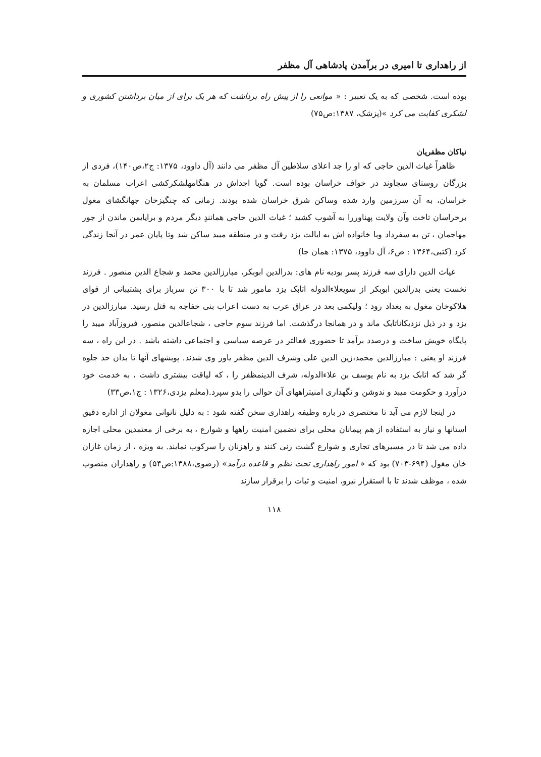از راهداری تا امیری در برآمدن پادشاهی آل مظفر
بوده است. شخصی که به یک تعبیر : « موانعی را از پیش راه برداشت که هر یک برای از میان برداشتن کشوری و لشکری کفایت می کرد »(پزشک، ۱۳۸۷:ص۷۵)
نیاکان مظفریان
ظاهراً غیاث الدین حاجی که او را جد اعلای سلاطین آل مظفر می دانند (آل داوود، ۱۳۷۵: ج۲،ص۱۴۰)، فردی از بزرگان روستای سجاوند در خواف خراسان بوده است. گویا اجداش در هنگامهلشکرکشی اعراب مسلمان به خراسان، به آن سرزمین وارد شده وساکن شرق خراسان شده بودند. زمانی که چنگیزخان جهانگشای مغول برخراسان تاخت وآن ولایت پهناوررا به آشوب کشید ؛ غیاث الدین حاجی همانندِ دیگر مردم و برایایمن ماندن از جور مهاجمان ، تن به سفرداد وبا خانواده اش به ایالت یزد رفت و در منطقه میبد ساکن شد وتا پایان عمر در آنجا زندگی کرد (کتبی،۱۳۶۴ : ص۶، آل داوود، ۱۳۷۵: همان جا)
غیاث الدین دارای سه فرزند پسر بودبه نام های: بدرالدین ابوبکر، مبارزالدین محمد و شجاع الدین منصور . فرزند نخست یعنی بدرالدین ابوبکر از سویعلاءالدوله اتابک یزد مامور شد تا با ۳۰۰ تن سرباز برای پشتیبانی از قوای هلاکوخان مغول به بغداد رود ؛ ولیکمی بعد در عراق عرب به دست اعراب بنی خفاجه به قتل رسید. مبارزالدین در یزد و در ذیل نزدیکاناتابک ماند و در همانجا درگذشت. اما فرزند سوم حاجی ، شجاعالدین منصور، فیروزآباد میبد را پایگاه خویش ساخت و درصدد برآمد تا حضوری فعالتر در عرصه سیاسی و اجتماعی داشته باشد . در این راه ، سه فرزند او یعنی : مبارزالدین محمد،زین الدین علی وشرف الدین مظفر یاور وی شدند. پویشهای آنها تا بدان حد جلوه گر شد که اتابک یزد به نام یوسف بن علاءالدوله، شرف الدینمظفر را ، که لیاقت بیشتری داشت ، به خدمت خود درآورد و حکومت میبد و ندوشن و نگهداری امنیتراههای آن حوالی را بدو سپرد.(معلم یزدی،۱۳۲۶ : ج۱،ص۳۳)
در اینجا لازم می آید تا مختصری در باره وظیفه راهداری سخن گفته شود : به دلیل ناتوانی مغولان از اداره دقیق استانها و نیاز به استفاده از هم پیمانان محلی برای تضمین امنیت راهها و شوارع ، به برخی از معتمدین محلی اجازه داده می شد تا در مسیرهای تجاری و شوارع گشت زنی کنند و راهزنان را سرکوب نمایند. به ویژه ، از زمان غازان خان مغول (۶۹۴-۷۰۳) بود که « امور راهداری تحت نظم و قاعده درآمد» (رضوی،۱۳۸۸:ص۵۴) و راهداران منصوب شده ، موظف شدند تا با استقرار نیرو، امنیت و ثبات را برقرار سازند
۱۱۸